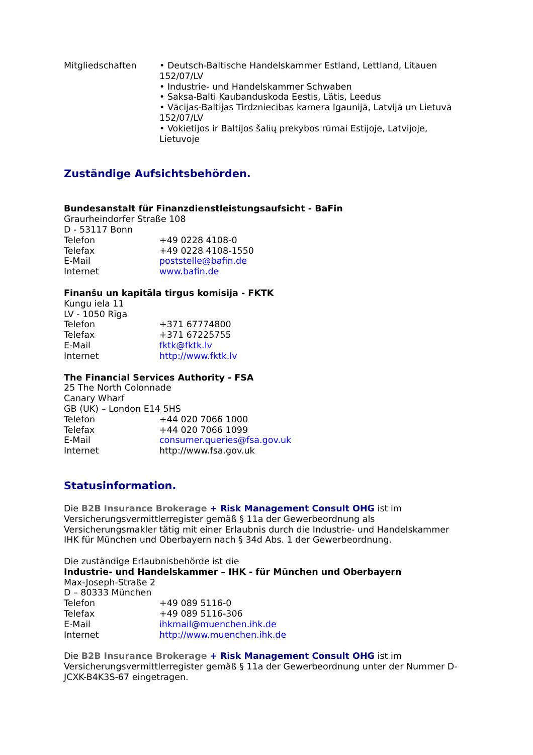Mitgliedschaften • Deutsch-Baltische Handelskammer Estland, Lettland, Litauen 152/07/LV
• Industrie- und Handelskammer Schwaben
• Saksa-Balti Kaubanduskoda Eestis, Lätis, Leedus
• Vācijas-Baltijas Tirdzniecības kamera Igaunijā, Latvijā un Lietuvā 152/07/LV
• Vokietijos ir Baltijos šalių prekybos rūmai Estijoje, Latvijoje, Lietuvoje
Zuständige Aufsichtsbehörden.
Bundesanstalt für Finanzdienstleistungsaufsicht - BaFin
Graurheindorfer Straße 108
D - 53117 Bonn
Telefon +49 0228 4108-0
Telefax +49 0228 4108-1550
E-Mail poststelle@bafin.de
Internet www.bafin.de
Finanšu un kapitāla tirgus komisija - FKTK
Kungu iela 11
LV - 1050 Rīga
Telefon +371 67774800
Telefax +371 67225755
E-Mail fktk@fktk.lv
Internet http://www.fktk.lv
The Financial Services Authority - FSA
25 The North Colonnade
Canary Wharf
GB (UK) – London E14 5HS
Telefon +44 020 7066 1000
Telefax +44 020 7066 1099
E-Mail consumer.queries@fsa.gov.uk
Internet http://www.fsa.gov.uk
Statusinformation.
Die B2B Insurance Brokerage + Risk Management Consult OHG ist im Versicherungsvermittlerregister gemäß § 11a der Gewerbeordnung als Versicherungsmakler tätig mit einer Erlaubnis durch die Industrie- und Handelskammer IHK für München und Oberbayern nach § 34d Abs. 1 der Gewerbeordnung.
Die zuständige Erlaubnisbehörde ist die
Industrie- und Handelskammer – IHK - für München und Oberbayern
Max-Joseph-Straße 2
D – 80333 München
Telefon +49 089 5116-0
Telefax +49 089 5116-306
E-Mail ihkmail@muenchen.ihk.de
Internet http://www.muenchen.ihk.de
Die B2B Insurance Brokerage + Risk Management Consult OHG ist im Versicherungsvermittlerregister gemäß § 11a der Gewerbeordnung unter der Nummer D-JCXK-B4K3S-67 eingetragen.